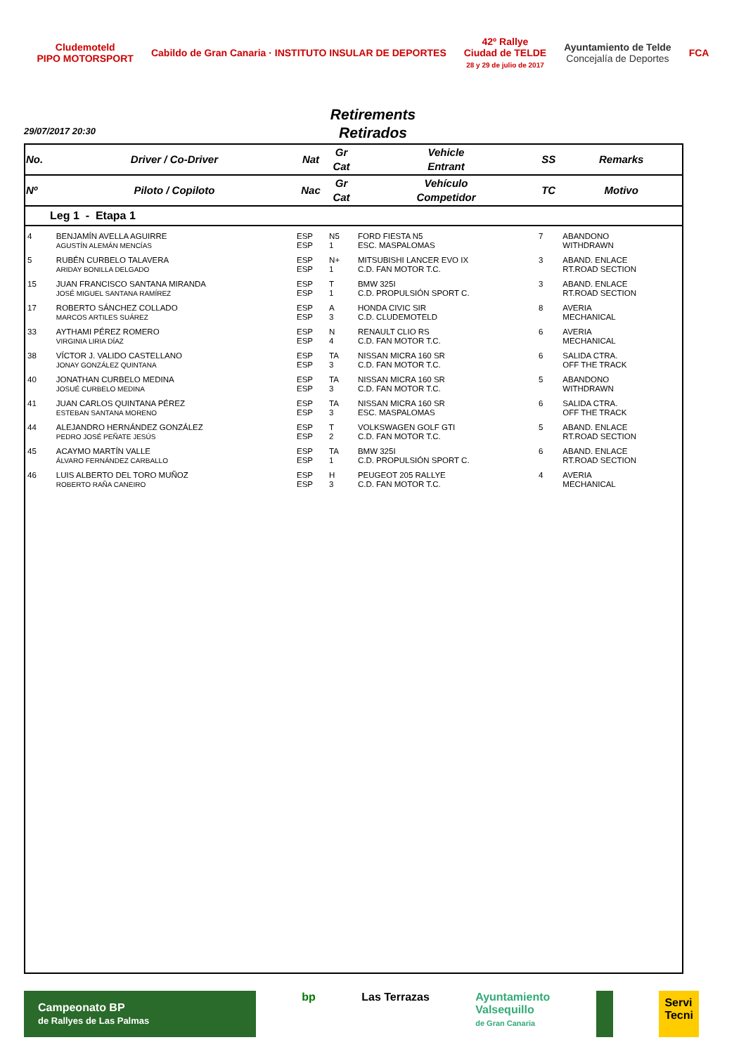Cludemoteld
PIPO MOTORSPORT
Cabildo de Gran Canaria · INSTITUTO INSULAR DE DEPORTES
42º Rallye
Ciudad de TELDE
28 y 29 de julio de 2017
Ayuntamiento de Telde
Concejalía de Deportes
FCA
Retirements
Retirados
29/07/2017 20:30
| No. | Driver / Co-Driver | Nat | Gr Cat | Vehicle Entrant | SS | Remarks |
| --- | --- | --- | --- | --- | --- | --- |
| Nº | Piloto / Copiloto | Nac | Gr Cat | Vehículo Competidor | TC | Motivo |
| Leg 1 - Etapa 1 | | | | | | |
| 4 | BENJAMÍN AVELLA AGUIRRE AGUSTÍN ALEMÁN MENCÍAS | ESP ESP | N5 1 | FORD FIESTA N5 ESC. MASPALOMAS | 7 | ABANDONO WITHDRAWN |
| 5 | RUBÉN CURBELO TALAVERA ARIDAY BONILLA DELGADO | ESP ESP | N+ 1 | MITSUBISHI LANCER EVO IX C.D. FAN MOTOR T.C. | 3 | ABAND. ENLACE RT.ROAD SECTION |
| 15 | JUAN FRANCISCO SANTANA MIRANDA JOSÉ MIGUEL SANTANA RAMÍREZ | ESP ESP | T 1 | BMW 325I C.D. PROPULSIÓN SPORT C. | 3 | ABAND. ENLACE RT.ROAD SECTION |
| 17 | ROBERTO SÁNCHEZ COLLADO MARCOS ARTILES SUÁREZ | ESP ESP | A 3 | HONDA CIVIC SIR C.D. CLUDEMOTELD | 8 | AVERIA MECHANICAL |
| 33 | AYTHAMI PÉREZ ROMERO VIRGINIA LIRIA DÍAZ | ESP ESP | N 4 | RENAULT CLIO RS C.D. FAN MOTOR T.C. | 6 | AVERIA MECHANICAL |
| 38 | VÍCTOR J. VALIDO CASTELLANO JONAY GONZÁLEZ QUINTANA | ESP ESP | TA 3 | NISSAN MICRA 160 SR C.D. FAN MOTOR T.C. | 6 | SALIDA CTRA. OFF THE TRACK |
| 40 | JONATHAN CURBELO MEDINA JOSUÉ CURBELO MEDINA | ESP ESP | TA 3 | NISSAN MICRA 160 SR C.D. FAN MOTOR T.C. | 5 | ABANDONO WITHDRAWN |
| 41 | JUAN CARLOS QUINTANA PÉREZ ESTEBAN SANTANA MORENO | ESP ESP | TA 3 | NISSAN MICRA 160 SR ESC. MASPALOMAS | 6 | SALIDA CTRA. OFF THE TRACK |
| 44 | ALEJANDRO HERNÁNDEZ GONZÁLEZ PEDRO JOSÉ PEÑATE JESÚS | ESP ESP | T 2 | VOLKSWAGEN GOLF GTI C.D. FAN MOTOR T.C. | 5 | ABAND. ENLACE RT.ROAD SECTION |
| 45 | ACAYMO MARTÍN VALLE ÁLVARO FERNÁNDEZ CARBALLO | ESP ESP | TA 1 | BMW 325I C.D. PROPULSIÓN SPORT C. | 6 | ABAND. ENLACE RT.ROAD SECTION |
| 46 | LUIS ALBERTO DEL TORO MUÑOZ ROBERTO RAÑA CANEIRO | ESP ESP | H 3 | PEUGEOT 205 RALLYE C.D. FAN MOTOR T.C. | 4 | AVERIA MECHANICAL |
Campeonato BP
de Rallyes de Las Palmas
bp Las Terrazas Ayuntamiento
Valsequillo
de Gran Canaria
Servi
Tecni